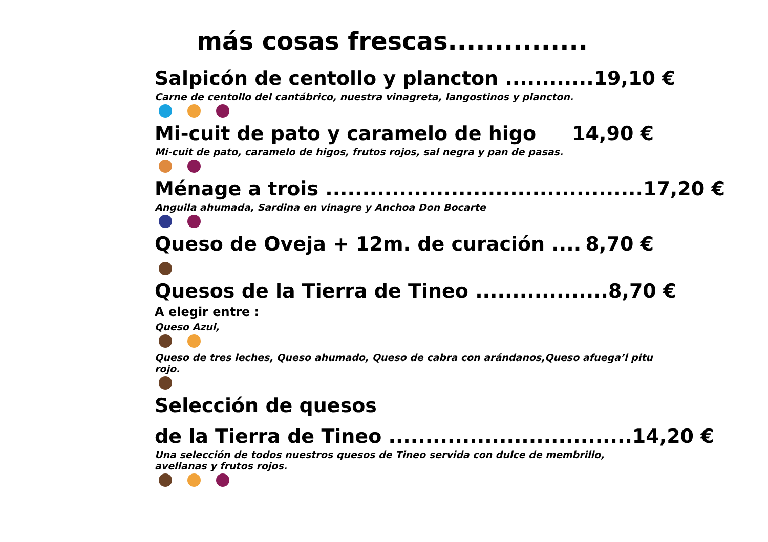más cosas frescas...............
Salpicón de centollo y plancton ............ 19,10 €
Carne de centollo del cantábrico, nuestra vinagreta, langostinos y plancton.
Mi-cuit de pato y caramelo de higo 14,90 €
Mi-cuit de pato, caramelo de higos, frutos rojos, sal negra y pan de pasas.
Ménage a trois ........................................... 17,20 €
Anguila ahumada, Sardina en vinagre y Anchoa Don Bocarte
Queso de Oveja + 12m. de curación .... 8,70 €
Quesos de la Tierra de Tineo .................. 8,70 €
A elegir entre :
Queso Azul,
Queso de tres leches, Queso ahumado, Queso de cabra con arándanos,Queso afuega’l pitu rojo.
Selección de quesos
de la Tierra de Tineo ................................. 14,20 €
Una selección de todos nuestros quesos de Tineo servida con dulce de membrillo,
avellanas y frutos rojos.